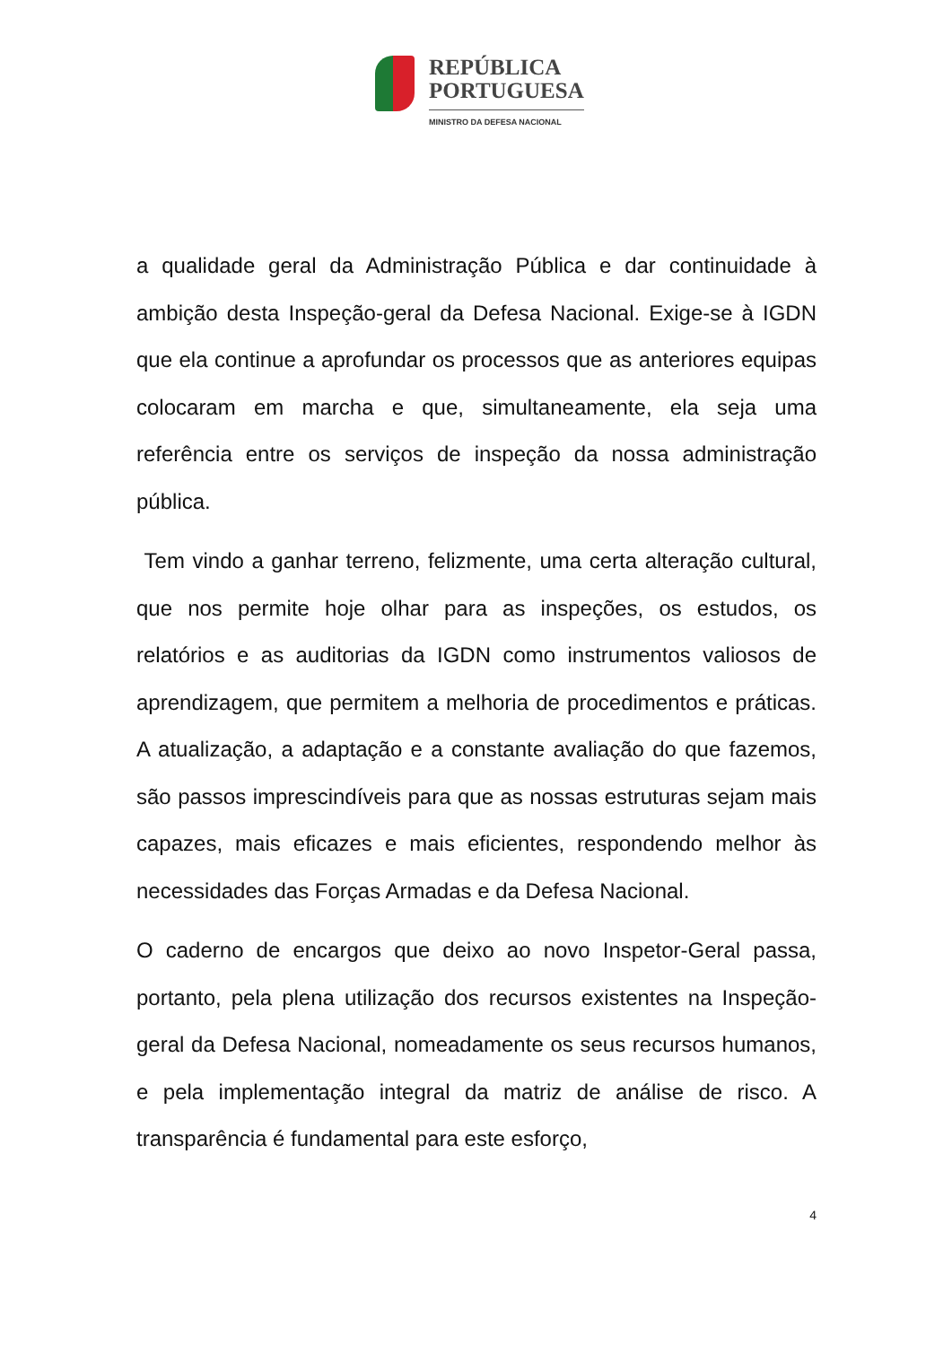REPÚBLICA
PORTUGUESA
MINISTRO DA DEFESA NACIONAL
a qualidade geral da Administração Pública e dar continuidade à ambição desta Inspeção-geral da Defesa Nacional. Exige-se à IGDN que ela continue a aprofundar os processos que as anteriores equipas colocaram em marcha e que, simultaneamente, ela seja uma referência entre os serviços de inspeção da nossa administração pública.
Tem vindo a ganhar terreno, felizmente, uma certa alteração cultural, que nos permite hoje olhar para as inspeções, os estudos, os relatórios e as auditorias da IGDN como instrumentos valiosos de aprendizagem, que permitem a melhoria de procedimentos e práticas. A atualização, a adaptação e a constante avaliação do que fazemos, são passos imprescindíveis para que as nossas estruturas sejam mais capazes, mais eficazes e mais eficientes, respondendo melhor às necessidades das Forças Armadas e da Defesa Nacional.
O caderno de encargos que deixo ao novo Inspetor-Geral passa, portanto, pela plena utilização dos recursos existentes na Inspeção-geral da Defesa Nacional, nomeadamente os seus recursos humanos, e pela implementação integral da matriz de análise de risco. A transparência é fundamental para este esforço,
4